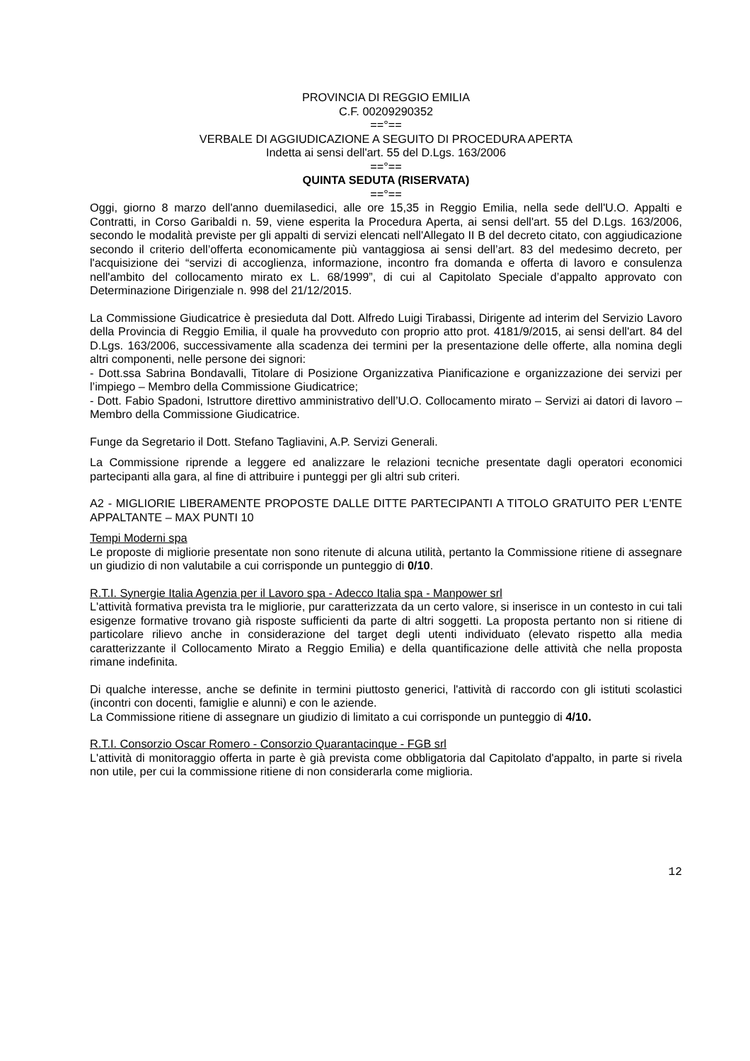PROVINCIA DI REGGIO EMILIA
C.F. 00209290352
==°==
VERBALE DI AGGIUDICAZIONE A SEGUITO DI PROCEDURA APERTA
Indetta ai sensi dell'art. 55 del D.Lgs. 163/2006
==°==
QUINTA SEDUTA (RISERVATA)
==°==
Oggi, giorno 8 marzo dell'anno duemilasedici, alle ore 15,35 in Reggio Emilia, nella sede dell'U.O. Appalti e Contratti, in Corso Garibaldi n. 59, viene esperita la Procedura Aperta, ai sensi dell'art. 55 del D.Lgs. 163/2006, secondo le modalità previste per gli appalti di servizi elencati nell'Allegato II B del decreto citato, con aggiudicazione secondo il criterio dell’offerta economicamente più vantaggiosa ai sensi dell’art. 83 del medesimo decreto, per l'acquisizione dei “servizi di accoglienza, informazione, incontro fra domanda e offerta di lavoro e consulenza nell'ambito del collocamento mirato ex L. 68/1999”, di cui al Capitolato Speciale d’appalto approvato con Determinazione Dirigenziale n. 998 del 21/12/2015.
La Commissione Giudicatrice è presieduta dal Dott. Alfredo Luigi Tirabassi, Dirigente ad interim del Servizio Lavoro della Provincia di Reggio Emilia, il quale ha provveduto con proprio atto prot. 4181/9/2015, ai sensi dell'art. 84 del D.Lgs. 163/2006, successivamente alla scadenza dei termini per la presentazione delle offerte, alla nomina degli altri componenti, nelle persone dei signori:
- Dott.ssa Sabrina Bondavalli, Titolare di Posizione Organizzativa Pianificazione e organizzazione dei servizi per l’impiego – Membro della Commissione Giudicatrice;
- Dott. Fabio Spadoni, Istruttore direttivo amministrativo dell’U.O. Collocamento mirato – Servizi ai datori di lavoro – Membro della Commissione Giudicatrice.
Funge da Segretario il Dott. Stefano Tagliavini, A.P. Servizi Generali.
La Commissione riprende a leggere ed analizzare le relazioni tecniche presentate dagli operatori economici partecipanti alla gara, al fine di attribuire i punteggi per gli altri sub criteri.
A2 - MIGLIORIE LIBERAMENTE PROPOSTE DALLE DITTE PARTECIPANTI A TITOLO GRATUITO PER L'ENTE APPALTANTE – MAX PUNTI 10
Tempi Moderni spa
Le proposte di migliorie presentate non sono ritenute di alcuna utilità, pertanto la Commissione ritiene di assegnare un giudizio di non valutabile a cui corrisponde un punteggio di 0/10.
R.T.I. Synergie Italia Agenzia per il Lavoro spa - Adecco Italia spa - Manpower srl
L'attività formativa prevista tra le migliorie, pur caratterizzata da un certo valore, si inserisce in un contesto in cui tali esigenze formative trovano già risposte sufficienti da parte di altri soggetti. La proposta pertanto non si ritiene di particolare rilievo anche in considerazione del target degli utenti individuato (elevato rispetto alla media caratterizzante il Collocamento Mirato a Reggio Emilia) e della quantificazione delle attività che nella proposta rimane indefinita.
Di qualche interesse, anche se definite in termini piuttosto generici, l'attività di raccordo con gli istituti scolastici (incontri con docenti, famiglie e alunni) e con le aziende.
La Commissione ritiene di assegnare un giudizio di limitato a cui corrisponde un punteggio di 4/10.
R.T.I. Consorzio Oscar Romero - Consorzio Quarantacinque - FGB srl
L'attività di monitoraggio offerta in parte è già prevista come obbligatoria dal Capitolato d'appalto, in parte si rivela non utile, per cui la commissione ritiene di non considerarla come miglioria.
12